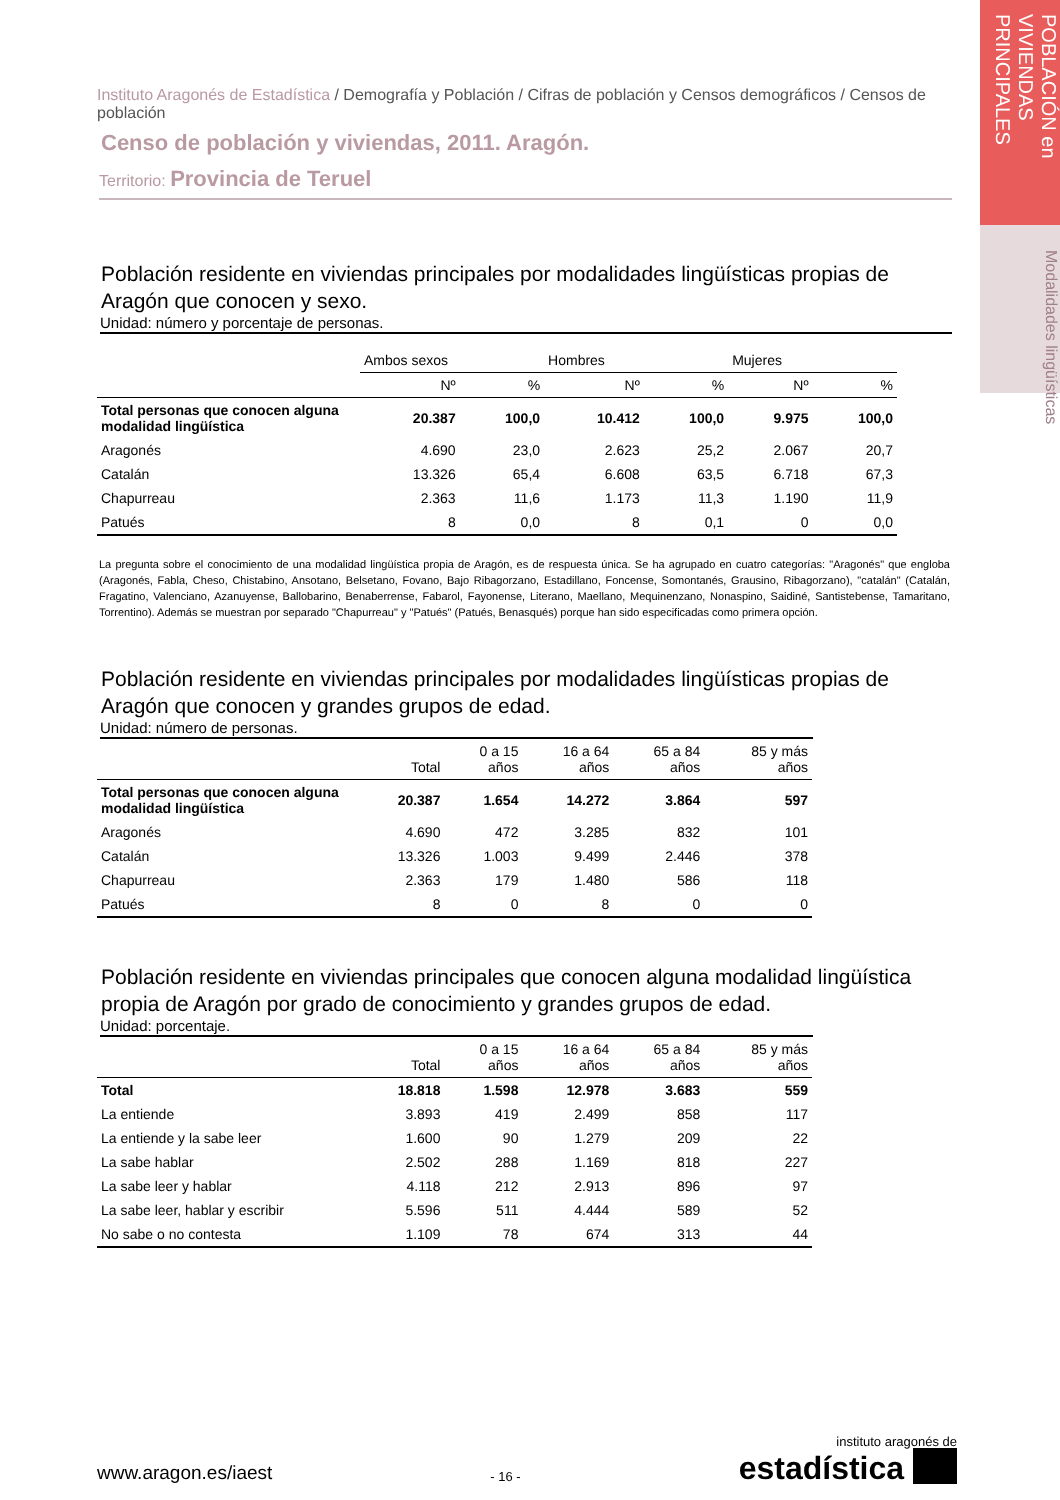POBLACIÓN en VIVIENDAS PRINCIPALES
Modalidades lingüísticas
Instituto Aragonés de Estadística / Demografía y Población / Cifras de población y Censos demográficos / Censos de población
Censo de población y viviendas, 2011. Aragón.
Territorio: Provincia de Teruel
Población residente en viviendas principales por modalidades lingüísticas propias de Aragón que conocen y sexo.
Unidad: número y porcentaje de personas.
| | Ambos sexos | | Hombres | | Mujeres | |
| --- | --- | --- | --- | --- | --- | --- |
| | Nº | % | Nº | % | Nº | % |
| Total personas que conocen alguna modalidad lingüística | 20.387 | 100,0 | 10.412 | 100,0 | 9.975 | 100,0 |
| Aragonés | 4.690 | 23,0 | 2.623 | 25,2 | 2.067 | 20,7 |
| Catalán | 13.326 | 65,4 | 6.608 | 63,5 | 6.718 | 67,3 |
| Chapurreau | 2.363 | 11,6 | 1.173 | 11,3 | 1.190 | 11,9 |
| Patués | 8 | 0,0 | 8 | 0,1 | 0 | 0,0 |
La pregunta sobre el conocimiento de una modalidad lingüística propia de Aragón, es de respuesta única. Se ha agrupado en cuatro categorías: "Aragonés" que engloba (Aragonés, Fabla, Cheso, Chistabino, Ansotano, Belsetano, Fovano, Bajo Ribagorzano, Estadillano, Foncense, Somontanés, Grausino, Ribagorzano), "catalán" (Catalán, Fragatino, Valenciano, Azanuyense, Ballobarino, Benaberrense, Fabarol, Fayonense, Literano, Maellano, Mequinenzano, Nonaspino, Saidiné, Santistebense, Tamaritano, Torrentino). Además se muestran por separado "Chapurreau" y "Patués" (Patués, Benasqués) porque han sido especificadas como primera opción.
Población residente en viviendas principales por modalidades lingüísticas propias de Aragón que conocen y grandes grupos de edad.
Unidad: número de personas.
| | Total | 0 a 15 años | 16 a 64 años | 65 a 84 años | 85 y más años |
| --- | --- | --- | --- | --- | --- |
| Total personas que conocen alguna modalidad lingüística | 20.387 | 1.654 | 14.272 | 3.864 | 597 |
| Aragonés | 4.690 | 472 | 3.285 | 832 | 101 |
| Catalán | 13.326 | 1.003 | 9.499 | 2.446 | 378 |
| Chapurreau | 2.363 | 179 | 1.480 | 586 | 118 |
| Patués | 8 | 0 | 8 | 0 | 0 |
Población residente en viviendas principales que conocen alguna modalidad lingüística propia de Aragón por grado de conocimiento y grandes grupos de edad.
Unidad: porcentaje.
| | Total | 0 a 15 años | 16 a 64 años | 65 a 84 años | 85 y más años |
| --- | --- | --- | --- | --- | --- |
| Total | 18.818 | 1.598 | 12.978 | 3.683 | 559 |
| La entiende | 3.893 | 419 | 2.499 | 858 | 117 |
| La entiende y la sabe leer | 1.600 | 90 | 1.279 | 209 | 22 |
| La sabe hablar | 2.502 | 288 | 1.169 | 818 | 227 |
| La sabe leer y hablar | 4.118 | 212 | 2.913 | 896 | 97 |
| La sabe leer, hablar y escribir | 5.596 | 511 | 4.444 | 589 | 52 |
| No sabe o no contesta | 1.109 | 78 | 674 | 313 | 44 |
www.aragon.es/iaest
- 16 -
instituto aragonés de
estadística